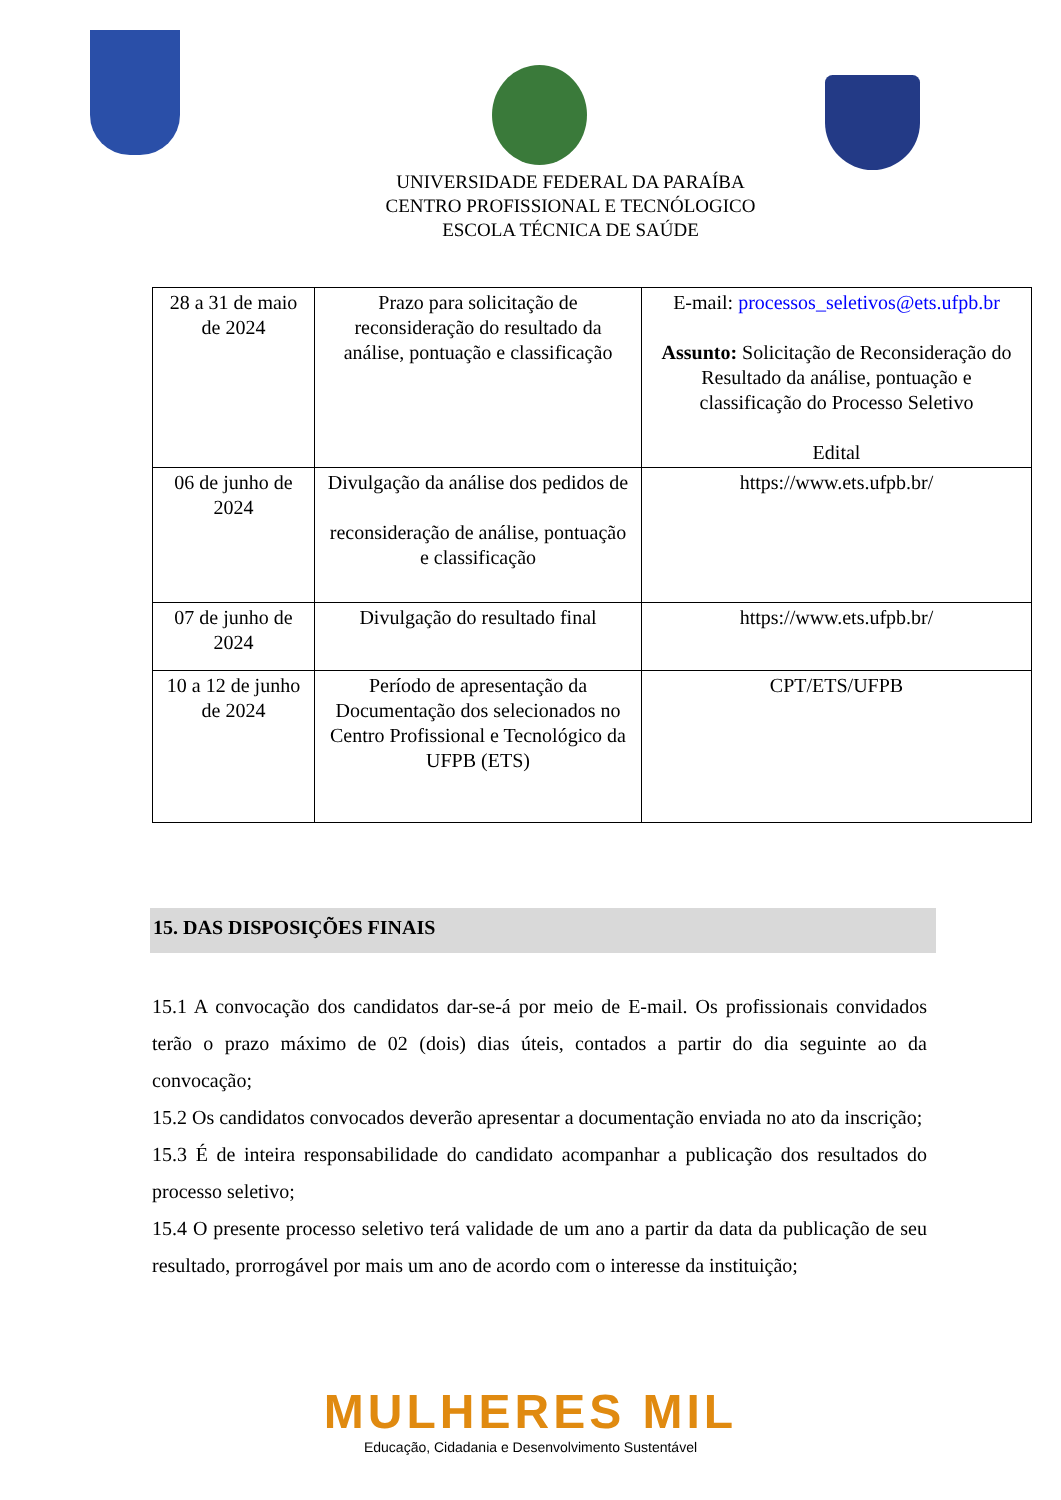UNIVERSIDADE FEDERAL DA PARAÍBA
CENTRO PROFISSIONAL E TECNÓLOGICO
ESCOLA TÉCNICA DE SAÚDE
| 28 a 31 de maio de 2024 | Prazo para solicitação de reconsideração do resultado da análise, pontuação e classificação | E-mail: processos_seletivos@ets.ufpb.br Assunto: Solicitação de Reconsideração do Resultado da análise, pontuação e classificação do Processo Seletivo Edital |
| 06 de junho de 2024 | Divulgação da análise dos pedidos de reconsideração de análise, pontuação e classificação | https://www.ets.ufpb.br/ |
| 07 de junho de 2024 | Divulgação do resultado final | https://www.ets.ufpb.br/ |
| 10 a 12 de junho de 2024 | Período de apresentação da Documentação dos selecionados no Centro Profissional e Tecnológico da UFPB (ETS) | CPT/ETS/UFPB |
15. DAS DISPOSIÇÕES FINAIS
15.1 A convocação dos candidatos dar-se-á por meio de E-mail. Os profissionais convidados terão o prazo máximo de 02 (dois) dias úteis, contados a partir do dia seguinte ao da convocação;
15.2 Os candidatos convocados deverão apresentar a documentação enviada no ato da inscrição;
15.3 É de inteira responsabilidade do candidato acompanhar a publicação dos resultados do processo seletivo;
15.4 O presente processo seletivo terá validade de um ano a partir da data da publicação de seu resultado, prorrogável por mais um ano de acordo com o interesse da instituição;
MULHERES MIL
Educação, Cidadania e Desenvolvimento Sustentável